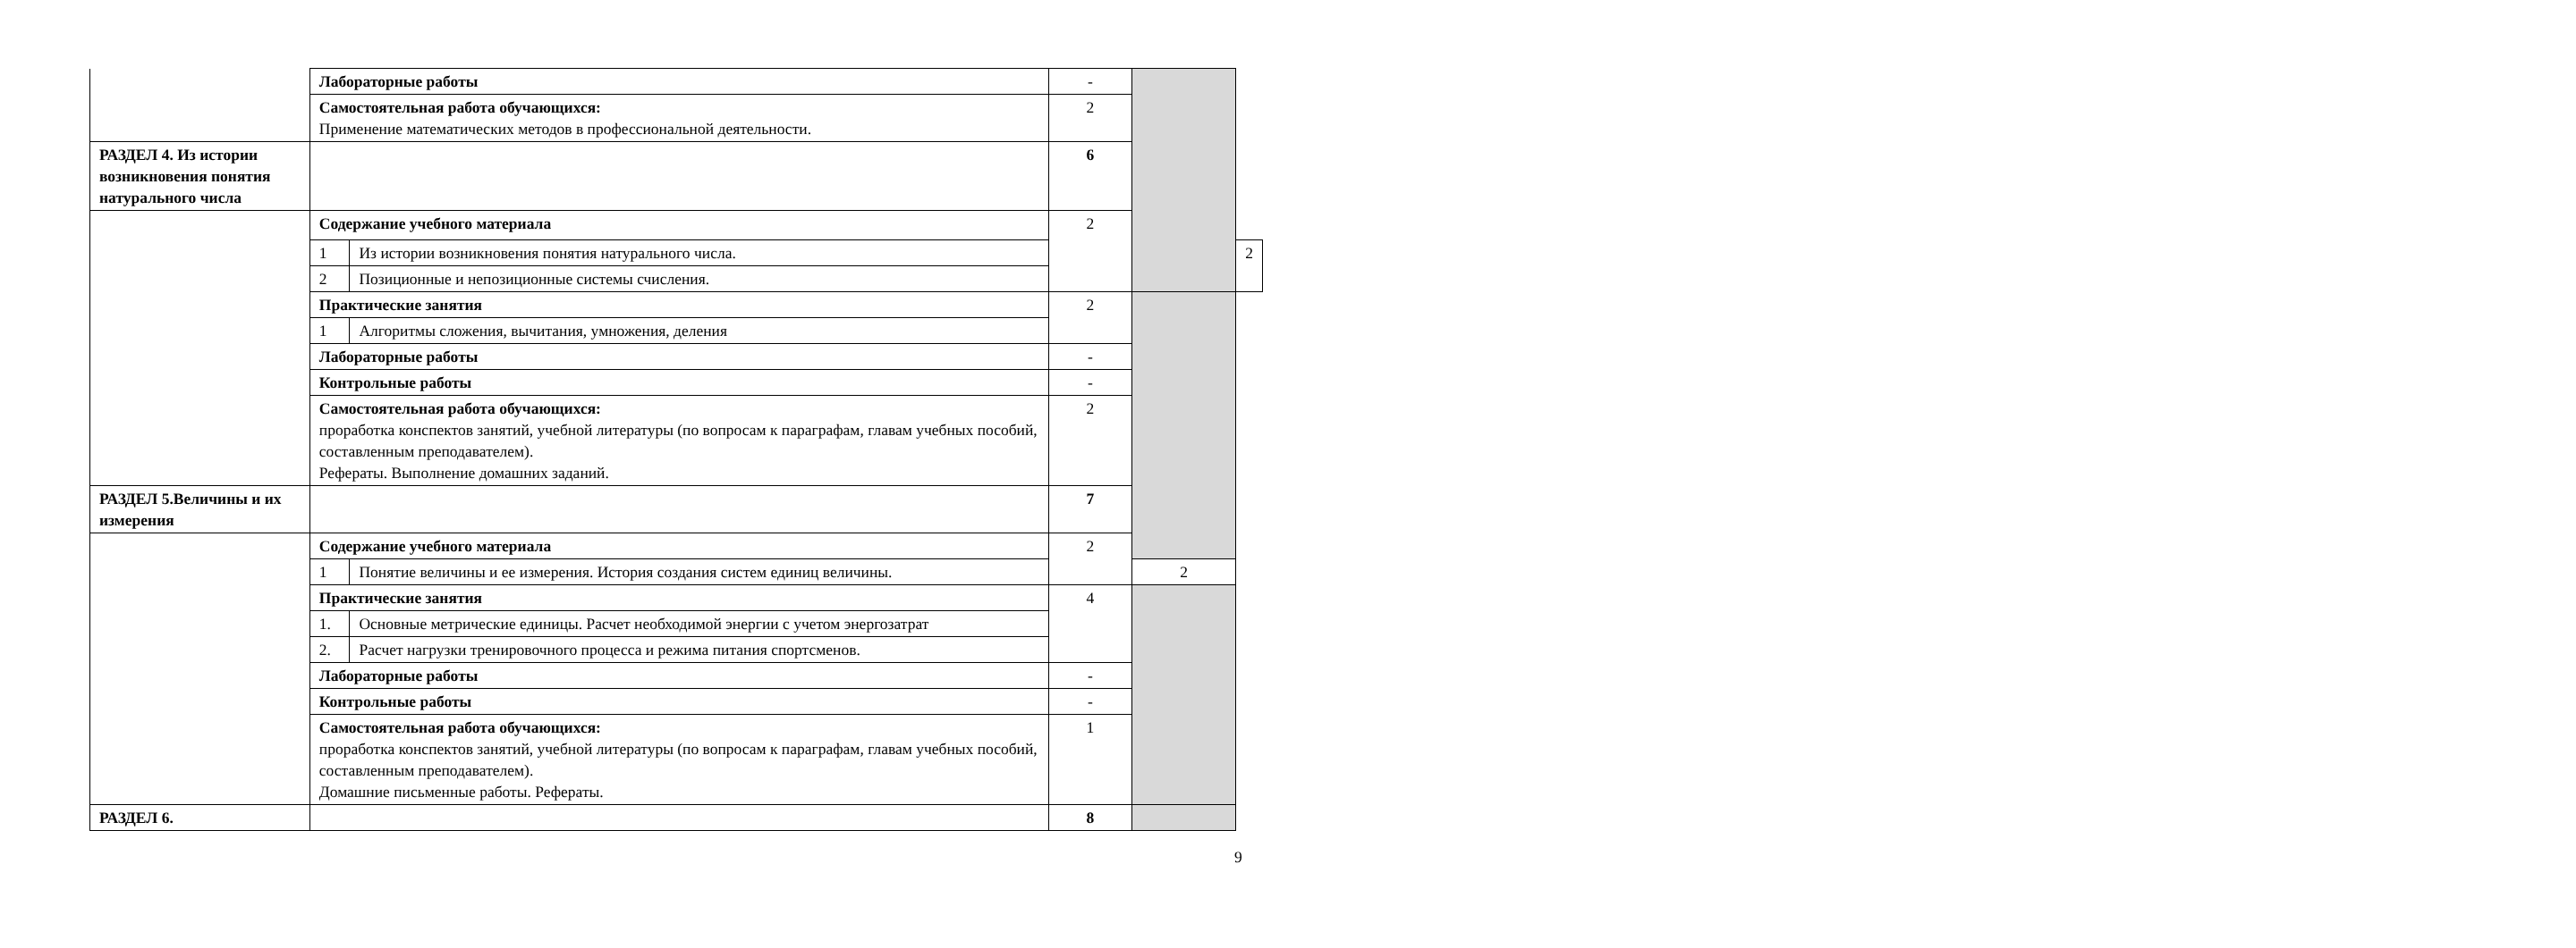| | Лабораторные работы | | - | | |
| | Самостоятельная работа обучающихся: Применение математических методов в профессиональной деятельности. | | 2 | | |
| РАЗДЕЛ 4. Из истории возникновения понятия натурального числа | | | 6 | | |
| | Содержание учебного материала | | 2 | | |
| | 1 | Из истории возникновения понятия натурального числа. | | | 2 |
| | 2 | Позиционные и непозиционные системы счисления. | | | |
| | Практические занятия | | 2 | | |
| | 1 | Алгоритмы сложения, вычитания, умножения, деления | | | |
| | Лабораторные работы | | - | | |
| | Контрольные работы | | - | | |
| | Самостоятельная работа обучающихся: проработка конспектов занятий, учебной литературы (по вопросам к параграфам, главам учебных пособий, составленным преподавателем). Рефераты. Выполнение домашних заданий. | | 2 | | |
| РАЗДЕЛ 5.Величины и их измерения | | | 7 | | |
| | Содержание учебного материала | | 2 | | |
| | 1 | Понятие величины и ее измерения. История создания систем единиц величины. | | 2 | |
| | Практические занятия | | 4 | | |
| | 1. | Основные метрические единицы. Расчет необходимой энергии с учетом энергозатрат | | | |
| | 2. | Расчет нагрузки тренировочного процесса и режима питания спортсменов. | | | |
| | Лабораторные работы | | - | | |
| | Контрольные работы | | - | | |
| | Самостоятельная работа обучающихся: проработка конспектов занятий, учебной литературы (по вопросам к параграфам, главам учебных пособий, составленным преподавателем). Домашние письменные работы. Рефераты. | | 1 | | |
| РАЗДЕЛ 6. | | | 8 | | |
9